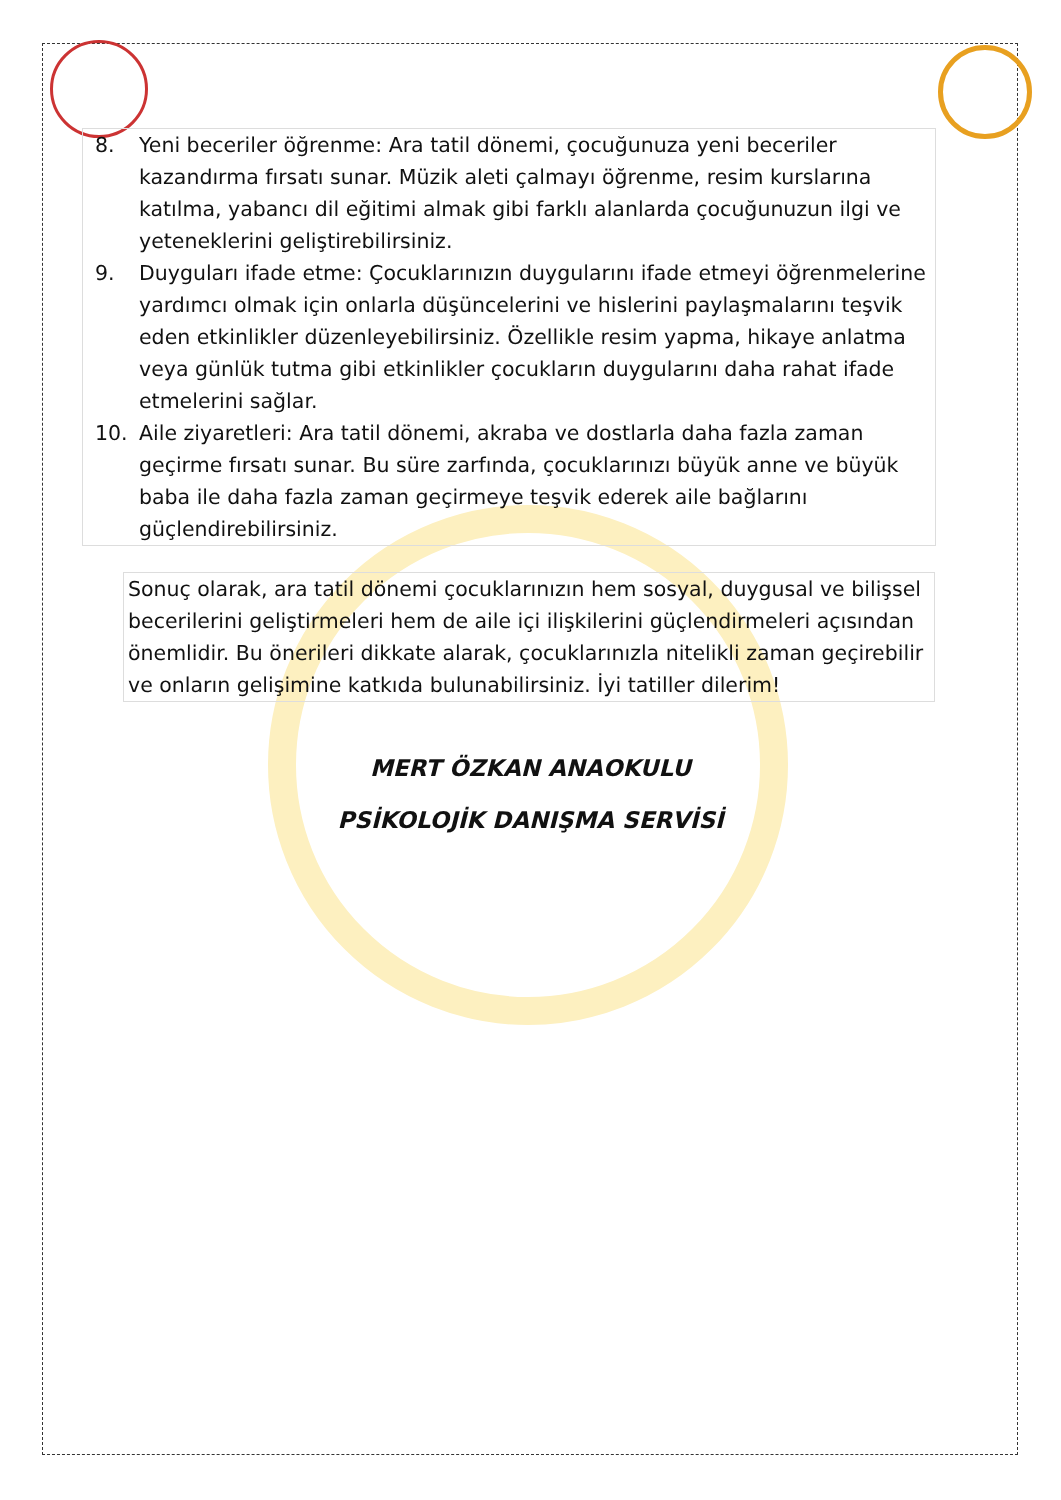8. Yeni beceriler öğrenme: Ara tatil dönemi, çocuğunuza yeni beceriler kazandırma fırsatı sunar. Müzik aleti çalmayı öğrenme, resim kurslarına katılma, yabancı dil eğitimi almak gibi farklı alanlarda çocuğunuzun ilgi ve yeteneklerini geliştirebilirsiniz.
9. Duyguları ifade etme: Çocuklarınızın duygularını ifade etmeyi öğrenmelerine yardımcı olmak için onlarla düşüncelerini ve hislerini paylaşmalarını teşvik eden etkinlikler düzenleyebilirsiniz. Özellikle resim yapma, hikaye anlatma veya günlük tutma gibi etkinlikler çocukların duygularını daha rahat ifade etmelerini sağlar.
10. Aile ziyaretleri: Ara tatil dönemi, akraba ve dostlarla daha fazla zaman geçirme fırsatı sunar. Bu süre zarfında, çocuklarınızı büyük anne ve büyük baba ile daha fazla zaman geçirmeye teşvik ederek aile bağlarını güçlendirebilirsiniz.
Sonuç olarak, ara tatil dönemi çocuklarınızın hem sosyal, duygusal ve bilişsel becerilerini geliştirmeleri hem de aile içi ilişkilerini güçlendirmeleri açısından önemlidir. Bu önerileri dikkate alarak, çocuklarınızla nitelikli zaman geçirebilir ve onların gelişimine katkıda bulunabilirsiniz. İyi tatiller dilerim!
MERT ÖZKAN ANAOKULU
PSİKOLOJİK DANIŞMA SERVİSİ